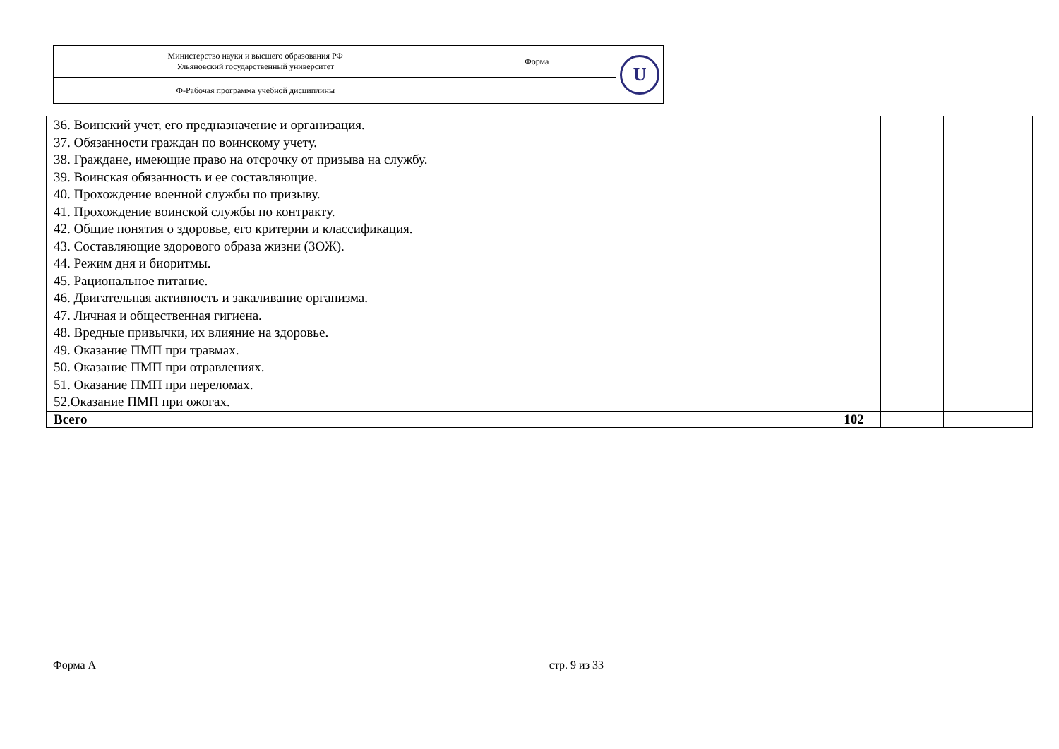| Министерство науки и высшего образования РФ Ульяновский государственный университет | Форма | U |
| Ф-Рабочая программа учебной дисциплины | | |
| 36. Воинский учет, его предназначение и организация. 37. Обязанности граждан по воинскому учету. 38. Граждане, имеющие право на отсрочку от призыва на службу. 39. Воинская обязанность и ее составляющие. 40. Прохождение военной службы по призыву. 41. Прохождение воинской службы по контракту. 42. Общие понятия о здоровье, его критерии и классификация. 43. Составляющие здорового образа жизни (ЗОЖ). 44. Режим дня и биоритмы. 45. Рациональное питание. 46. Двигательная активность и закаливание организма. 47. Личная и общественная гигиена. 48. Вредные привычки, их влияние на здоровье. 49. Оказание ПМП при травмах. 50. Оказание ПМП при отравлениях. 51. Оказание ПМП при переломах. 52.Оказание ПМП при ожогах. | | | |
| Всего | 102 | | |
Форма А стр. 9 из 33